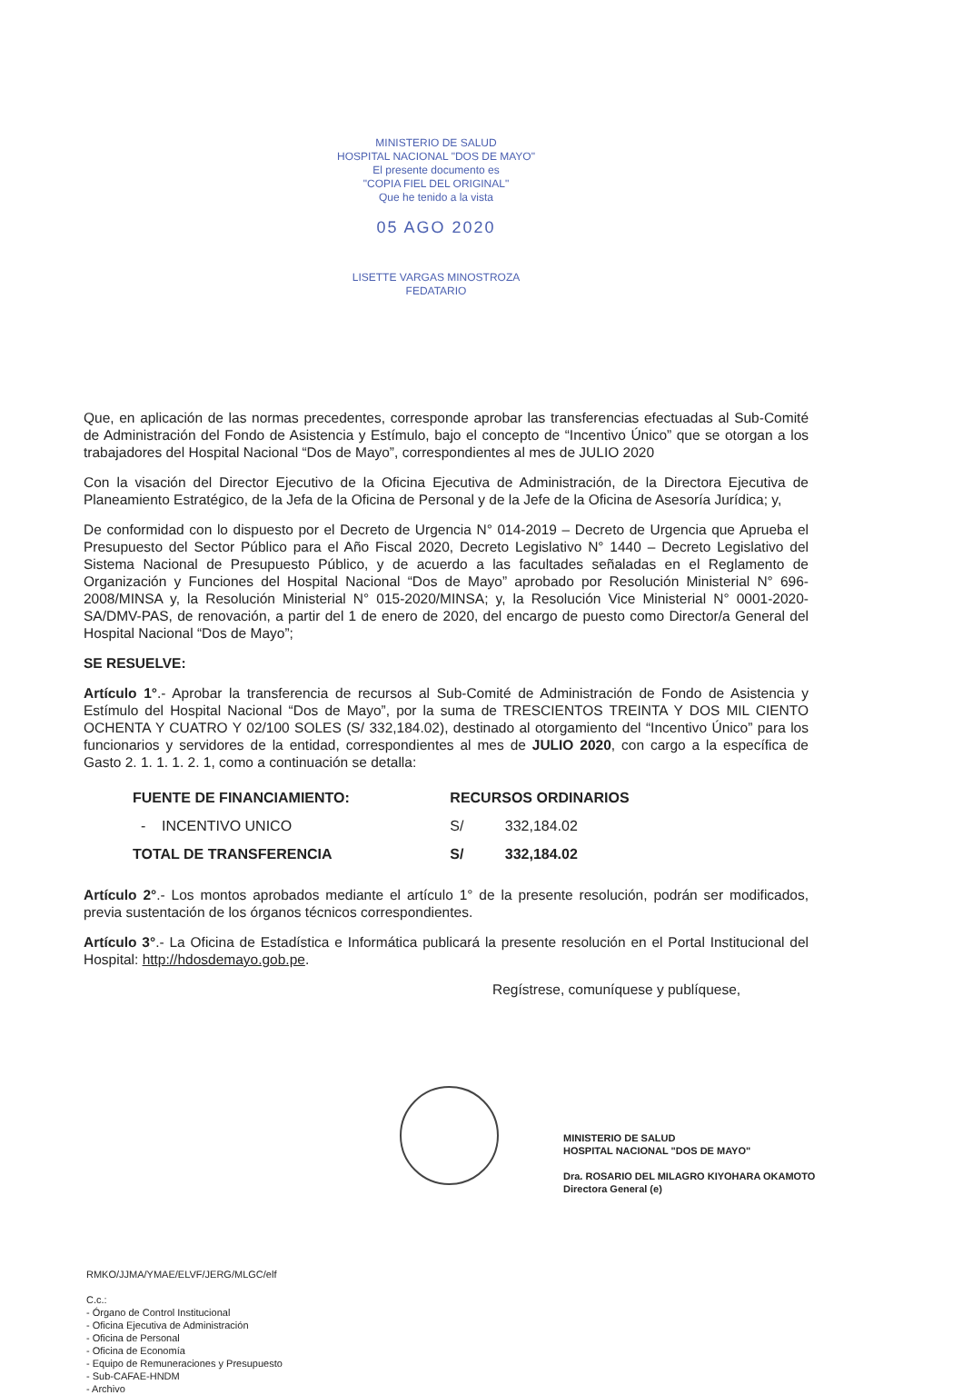MINISTERIO DE SALUD
HOSPITAL NACIONAL "DOS DE MAYO"
El presente documento es
"COPIA FIEL DEL ORIGINAL"
Que he tenido a la vista
05 AGO 2020
LISETTE VARGAS MINOSTROZA
FEDATARIO
Que, en aplicación de las normas precedentes, corresponde aprobar las transferencias efectuadas al Sub-Comité de Administración del Fondo de Asistencia y Estímulo, bajo el concepto de “Incentivo Único” que se otorgan a los trabajadores del Hospital Nacional “Dos de Mayo”, correspondientes al mes de JULIO 2020
Con la visación del Director Ejecutivo de la Oficina Ejecutiva de Administración, de la Directora Ejecutiva de Planeamiento Estratégico, de la Jefa de la Oficina de Personal y de la Jefe de la Oficina de Asesoría Jurídica; y,
De conformidad con lo dispuesto por el Decreto de Urgencia N° 014-2019 – Decreto de Urgencia que Aprueba el Presupuesto del Sector Público para el Año Fiscal 2020, Decreto Legislativo N° 1440 – Decreto Legislativo del Sistema Nacional de Presupuesto Público, y de acuerdo a las facultades señaladas en el Reglamento de Organización y Funciones del Hospital Nacional “Dos de Mayo” aprobado por Resolución Ministerial N° 696-2008/MINSA y, la Resolución Ministerial N° 015-2020/MINSA; y, la Resolución Vice Ministerial N° 0001-2020-SA/DMV-PAS, de renovación, a partir del 1 de enero de 2020, del encargo de puesto como Director/a General del Hospital Nacional “Dos de Mayo”;
SE RESUELVE:
Artículo 1°.- Aprobar la transferencia de recursos al Sub-Comité de Administración de Fondo de Asistencia y Estímulo del Hospital Nacional “Dos de Mayo”, por la suma de TRESCIENTOS TREINTA Y DOS MIL CIENTO OCHENTA Y CUATRO Y 02/100 SOLES (S/ 332,184.02), destinado al otorgamiento del “Incentivo Único” para los funcionarios y servidores de la entidad, correspondientes al mes de JULIO 2020, con cargo a la específica de Gasto 2. 1. 1. 1. 2. 1, como a continuación se detalla:
| FUENTE DE FINANCIAMIENTO: | RECURSOS ORDINARIOS | |
| --- | --- | --- |
| - INCENTIVO UNICO | S/ | 332,184.02 |
| TOTAL DE TRANSFERENCIA | S/ | 332,184.02 |
Artículo 2°.- Los montos aprobados mediante el artículo 1° de la presente resolución, podrán ser modificados, previa sustentación de los órganos técnicos correspondientes.
Artículo 3°.- La Oficina de Estadística e Informática publicará la presente resolución en el Portal Institucional del Hospital: http://hdosdemayo.gob.pe.
Regístrese, comuníquese y publíquese,
MINISTERIO DE SALUD
HOSPITAL NACIONAL "DOS DE MAYO"
Dra. ROSARIO DEL MILAGRO KIYOHARA OKAMOTO
Directora General (e)
RMKO/JJMA/YMAE/ELVF/JERG/MLGC/elf
C.c.:
- Órgano de Control Institucional
- Oficina Ejecutiva de Administración
- Oficina de Personal
- Oficina de Economía
- Equipo de Remuneraciones y Presupuesto
- Sub-CAFAE-HNDM
- Archivo